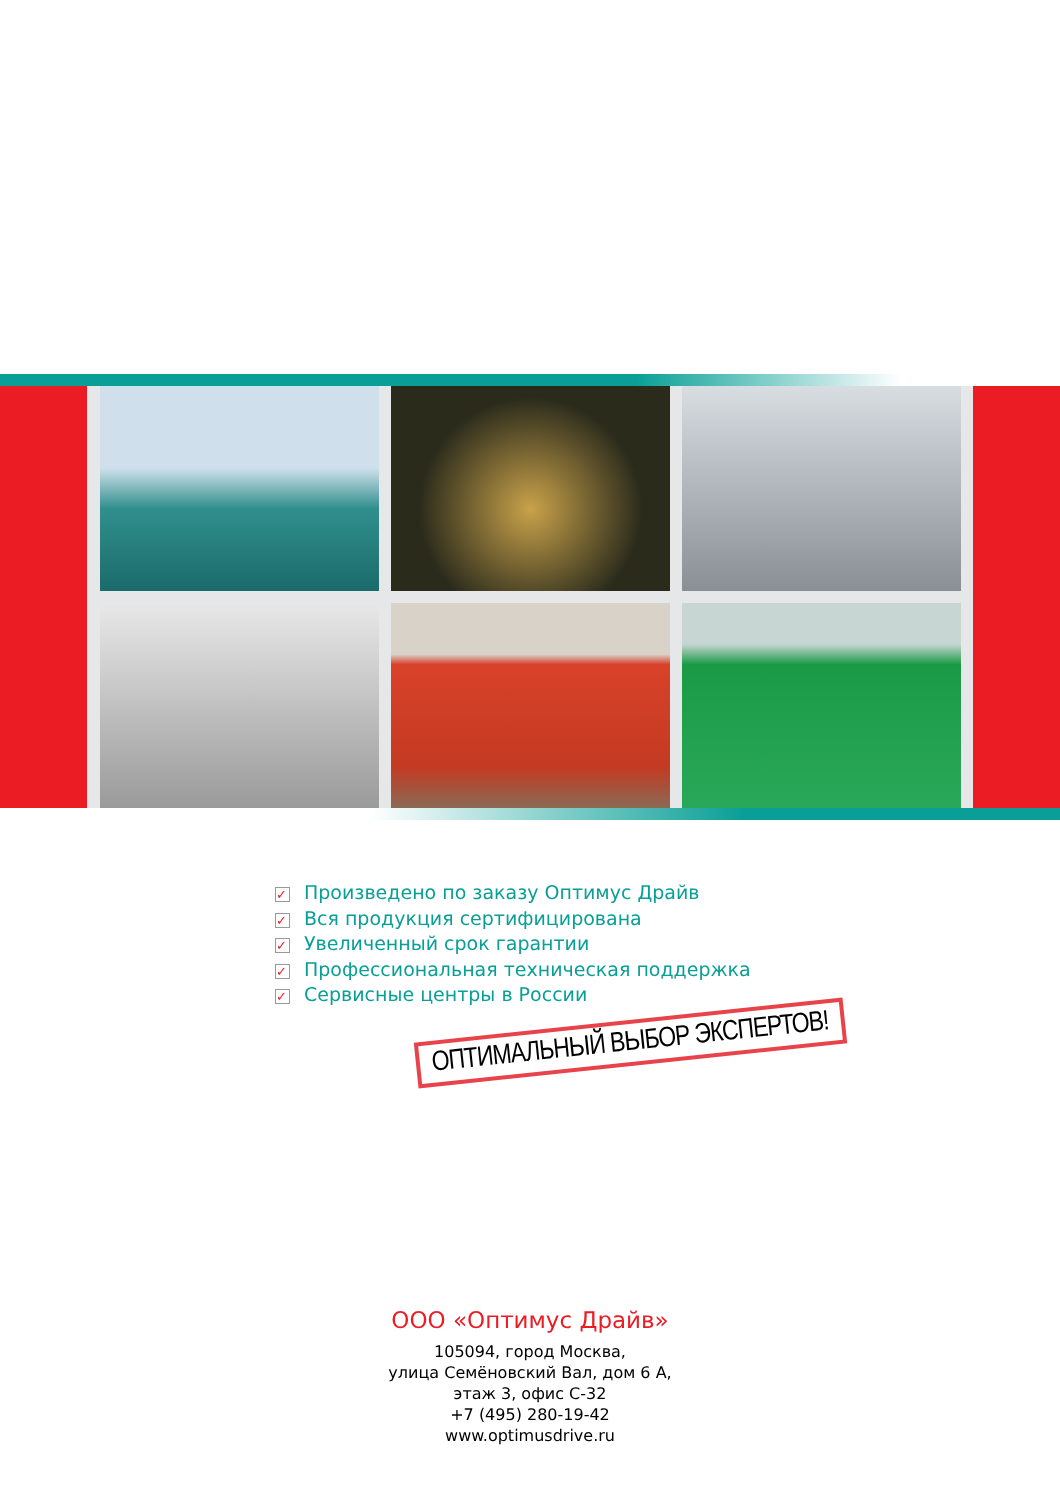✓ Произведено по заказу Оптимус Драйв
✓ Вся продукция сертифицирована
✓ Увеличенный срок гарантии
✓ Профессиональная техническая поддержка
✓ Сервисные центры в России
ОПТИМАЛЬНЫЙ ВЫБОР ЭКСПЕРТОВ!
ООО «Оптимус Драйв»
105094, город Москва,
улица Семёновский Вал, дом 6 А,
этаж 3, офис С-32
+7 (495) 280-19-42
www.optimusdrive.ru